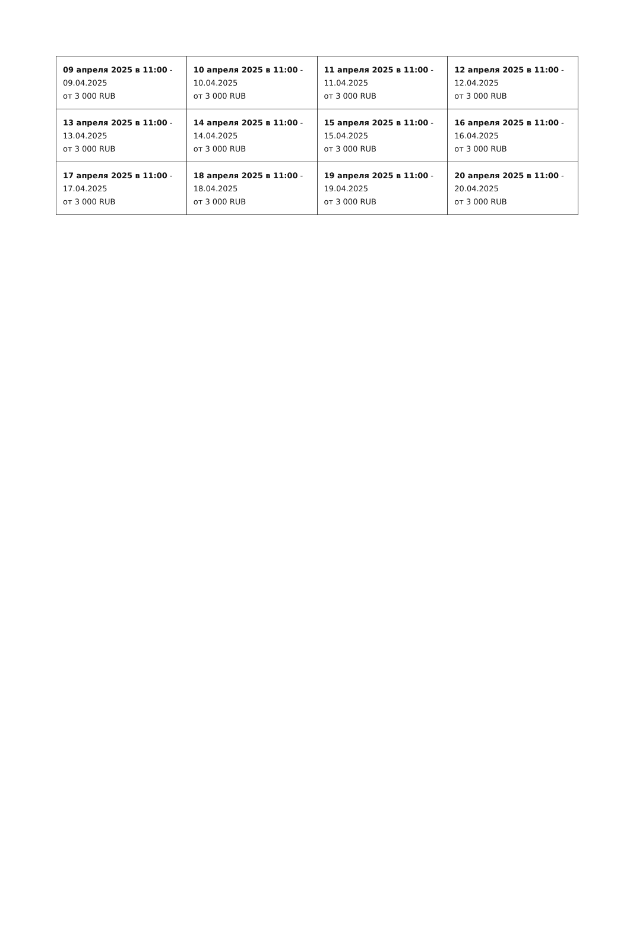| 09 апреля 2025 в 11:00 - 09.04.2025 от 3 000 RUB | 10 апреля 2025 в 11:00 - 10.04.2025 от 3 000 RUB | 11 апреля 2025 в 11:00 - 11.04.2025 от 3 000 RUB | 12 апреля 2025 в 11:00 - 12.04.2025 от 3 000 RUB |
| 13 апреля 2025 в 11:00 - 13.04.2025 от 3 000 RUB | 14 апреля 2025 в 11:00 - 14.04.2025 от 3 000 RUB | 15 апреля 2025 в 11:00 - 15.04.2025 от 3 000 RUB | 16 апреля 2025 в 11:00 - 16.04.2025 от 3 000 RUB |
| 17 апреля 2025 в 11:00 - 17.04.2025 от 3 000 RUB | 18 апреля 2025 в 11:00 - 18.04.2025 от 3 000 RUB | 19 апреля 2025 в 11:00 - 19.04.2025 от 3 000 RUB | 20 апреля 2025 в 11:00 - 20.04.2025 от 3 000 RUB |